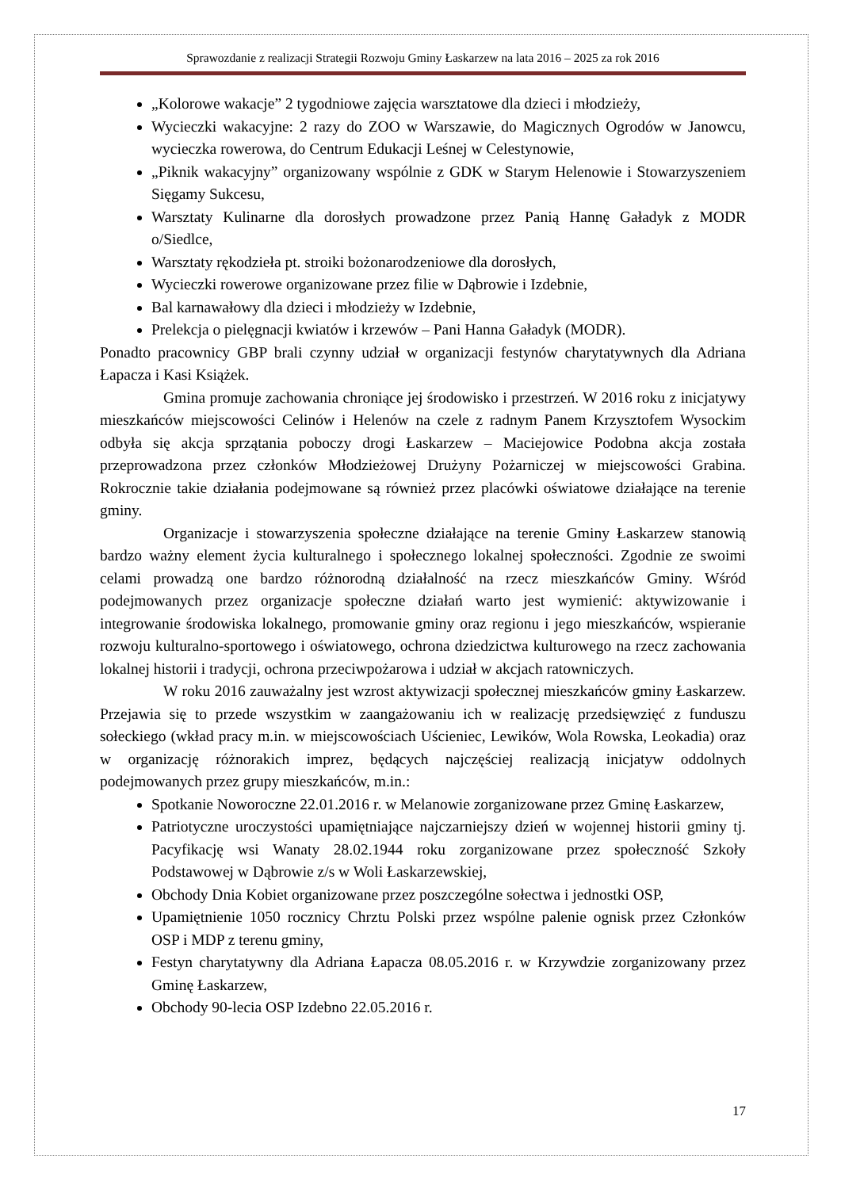Sprawozdanie z realizacji Strategii Rozwoju Gminy Łaskarzew na lata 2016 – 2025 za rok 2016
„Kolorowe wakacje” 2 tygodniowe zajęcia warsztatowe dla dzieci i młodzieży,
Wycieczki wakacyjne: 2 razy do ZOO w Warszawie, do Magicznych Ogrodów w Janowcu, wycieczka rowerowa, do Centrum Edukacji Leśnej w Celestynowie,
„Piknik wakacyjny” organizowany wspólnie z GDK w Starym Helenowie i Stowarzyszeniem Sięgamy Sukcesu,
Warsztaty Kulinarne dla dorosłych prowadzone przez Panią Hannę Gaładyk z MODR o/Siedlce,
Warsztaty rękodzieła pt. stroiki bożonarodzeniowe dla dorosłych,
Wycieczki rowerowe organizowane przez filie w Dąbrowie i Izdebnie,
Bal karnawałowy dla dzieci i młodzieży w Izdebnie,
Prelekcja o pielęgnacji kwiatów i krzewów – Pani Hanna Gaładyk (MODR).
Ponadto pracownicy GBP brali czynny udział w organizacji festynów charytatywnych dla Adriana Łapacza i Kasi Książek.
Gmina promuje zachowania chroniące jej środowisko i przestrzeń. W 2016 roku z inicjatywy mieszkańców miejscowości Celinów i Helenów na czele z radnym Panem Krzysztofem Wysockim odbyła się akcja sprzątania poboczy drogi Łaskarzew – Maciejowice Podobna akcja została przeprowadzona przez członków Młodzieżowej Drużyny Pożarniczej w miejscowości Grabina. Rokrocznie takie działania podejmowane są również przez placówki oświatowe działające na terenie gminy.
Organizacje i stowarzyszenia społeczne działające na terenie Gminy Łaskarzew stanowią bardzo ważny element życia kulturalnego i społecznego lokalnej społeczności. Zgodnie ze swoimi celami prowadzą one bardzo różnorodną działalność na rzecz mieszkańców Gminy. Wśród podejmowanych przez organizacje społeczne działań warto jest wymienić: aktywizowanie i integrowanie środowiska lokalnego, promowanie gminy oraz regionu i jego mieszkańców, wspieranie rozwoju kulturalno-sportowego i oświatowego, ochrona dziedzictwa kulturowego na rzecz zachowania lokalnej historii i tradycji, ochrona przeciwpożarowa i udział w akcjach ratowniczych.
W roku 2016 zauważalny jest wzrost aktywizacji społecznej mieszkańców gminy Łaskarzew. Przejawia się to przede wszystkim w zaangażowaniu ich w realizację przedsięwzięć z funduszu sołeckiego (wkład pracy m.in. w miejscowościach Uścieniec, Lewików, Wola Rowska, Leokadia) oraz w organizację różnorakich imprez, będących najczęściej realizacją inicjatyw oddolnych podejmowanych przez grupy mieszkańców, m.in.:
Spotkanie Noworoczne 22.01.2016 r. w Melanowie zorganizowane przez Gminę Łaskarzew,
Patriotyczne uroczystości upamiętniające najczarniejszy dzień w wojennej historii gminy tj. Pacyfikację wsi Wanaty 28.02.1944 roku zorganizowane przez społeczność Szkoły Podstawowej w Dąbrowie z/s w Woli Łaskarzewskiej,
Obchody Dnia Kobiet organizowane przez poszczególne sołectwa i jednostki OSP,
Upamiętnienie 1050 rocznicy Chrztu Polski przez wspólne palenie ognisk przez Członków OSP i MDP z terenu gminy,
Festyn charytatywny dla Adriana Łapacza 08.05.2016 r. w Krzywdzie zorganizowany przez Gminę Łaskarzew,
Obchody 90-lecia OSP Izdebno 22.05.2016 r.
17